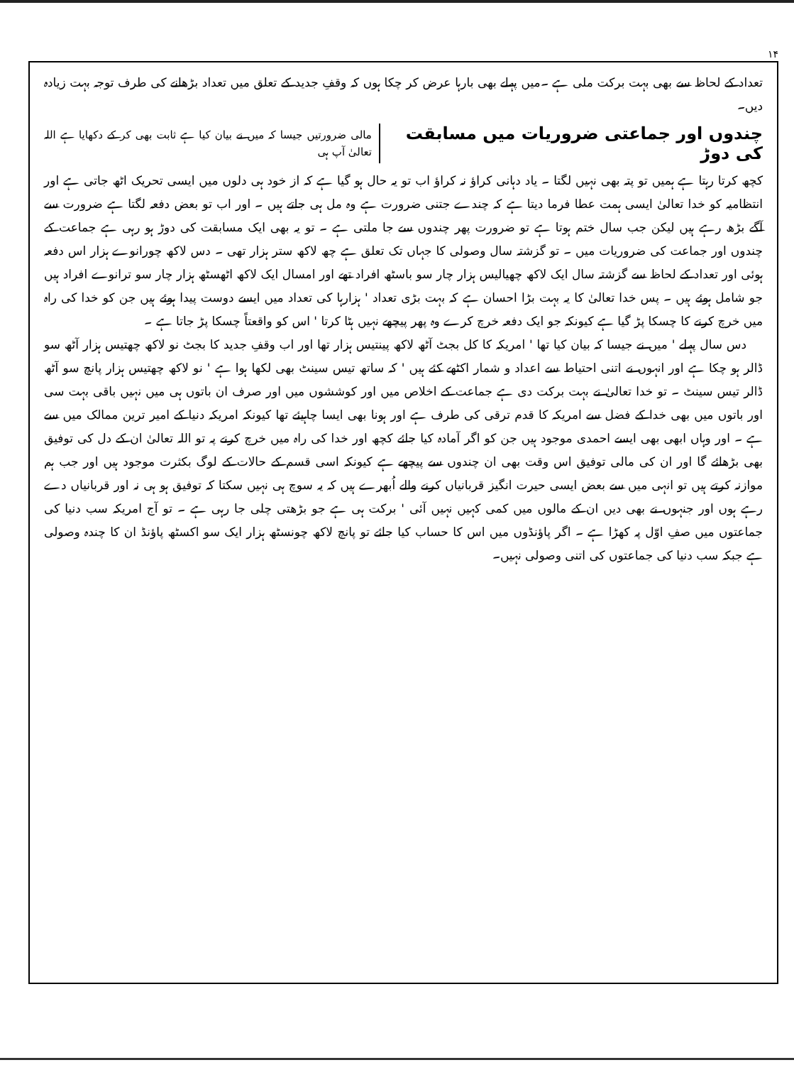۱۴
تعداد کے لحاظ سے بھی بہت برکت ملی ہے ۔میں پہلے بھی بارہا عرض کر چکا ہوں کہ وقفِ جدید کے تعلق میں تعداد بڑھانے کی طرف توجہ بہت زیادہ دیں۔
چندوں اور جماعتی ضروریات میں مسابقت کی دوڑ
مالی ضرورتیں جیسا کہ میں نے بیان کیا ہے ثابت بھی کر کے دکھایا ہے اللہ تعالیٰ آپ ہی
کچھ کرتا رہتا ہے ہمیں تو پتہ بھی نہیں لگتا ۔ یاد دہانی کراؤ نہ کراؤ اب تو یہ حال ہو گیا ہے کہ از خود ہی دلوں میں ایسی تحریک اٹھ جاتی ہے اور انتظامیہ کو خدا تعالیٰ ایسی ہمت عطا فرما دیتا ہے کہ چندے جتنی ضرورت ہے وہ مل ہی جاتے ہیں ۔ اور اب تو بعض دفعہ لگتا ہے ضرورت سے آگے بڑھ رہے ہیں لیکن جب سال ختم ہوتا ہے تو ضرورت پھر چندوں سے جا ملتی ہے ۔ تو یہ بھی ایک مسابقت کی دوڑ ہو رہی ہے جماعت کے چندوں اور جماعت کی ضروریات میں ۔ تو گزشتہ سال وصولی کا جہاں تک تعلق ہے چھ لاکھ ستر ہزار تھی ۔ دس لاکھ چورانوے ہزار اس دفعہ ہوئی اور تعداد کے لحاظ سے گزشتہ سال ایک لاکھ چھیالیس ہزار چار سو باسٹھ افراد تھے اور امسال ایک لاکھ اٹھسٹھ ہزار چار سو ترانوے افراد ہیں جو شامل ہوئے ہیں ۔ پس خدا تعالیٰ کا یہ بہت بڑا احسان ہے کہ بہت بڑی تعداد ' ہزارہا کی تعداد میں ایسے دوست پیدا ہوئے ہیں جن کو خدا کی راہ میں خرچ کرنے کا چسکا پڑ گیا ہے کیونکہ جو ایک دفعہ خرچ کرے وہ پھر پیچھے نہیں ہٹا کرتا ' اس کو واقعتاً چسکا پڑ جاتا ہے ۔
دس سال پہلے ' میں نے جیسا کہ بیان کیا تھا ' امریکہ کا کل بجٹ آٹھ لاکھ پینتیس ہزار تھا اور اب وقفِ جدید کا بجٹ نو لاکھ چھتیس ہزار آٹھ سو ڈالر ہو چکا ہے اور انہوں نے اتنی احتیاط سے اعداد و شمار اکٹھے کئے ہیں ' کہ ساتھ تیس سینٹ بھی لکھا ہوا ہے ' نو لاکھ چھتیس ہزار پانچ سو آٹھ ڈالر تیس سینٹ ۔ تو خدا تعالیٰ نے بہت برکت دی ہے جماعت کے اخلاص میں اور کوششوں میں اور صرف ان باتوں ہی میں نہیں باقی بہت سی اور باتوں میں بھی خدا کے فضل سے امریکہ کا قدم ترقی کی طرف ہے اور ہونا بھی ایسا چاہیئے تھا کیونکہ امریکہ دنیا کے امیر ترین ممالک میں سے ہے ۔ اور وہاں ابھی بھی ایسے احمدی موجود ہیں جن کو اگر آمادہ کیا جائے کچھ اور خدا کی راہ میں خرچ کرنے پہ تو اللہ تعالیٰ ان کے دل کی توفیق بھی بڑھائے گا اور ان کی مالی توفیق اس وقت بھی ان چندوں سے پیچھے ہے کیونکہ اسی قسم کے حالات کے لوگ بکثرت موجود ہیں اور جب ہم موازنہ کرتے ہیں تو انہی میں سے بعض ایسی حیرت انگیز قربانیاں کرنے والے اُبھرے ہیں کہ یہ سوچ ہی نہیں سکتا کہ توفیق ہو ہی نہ اور قربانیاں دے رہے ہوں اور جنہوں نے بھی دیں ان کے مالوں میں کمی کہیں نہیں آئی ' برکت ہی ہے جو بڑھتی چلی جا رہی ہے ۔ تو آج امریکہ سب دنیا کی جماعتوں میں صفِ اوّل پہ کھڑا ہے ۔ اگر پاؤنڈوں میں اس کا حساب کیا جائے تو پانچ لاکھ چونسٹھ ہزار ایک سو اکسٹھ پاؤنڈ ان کا چندہ وصولی ہے جبکہ سب دنیا کی جماعتوں کی اتنی وصولی نہیں۔